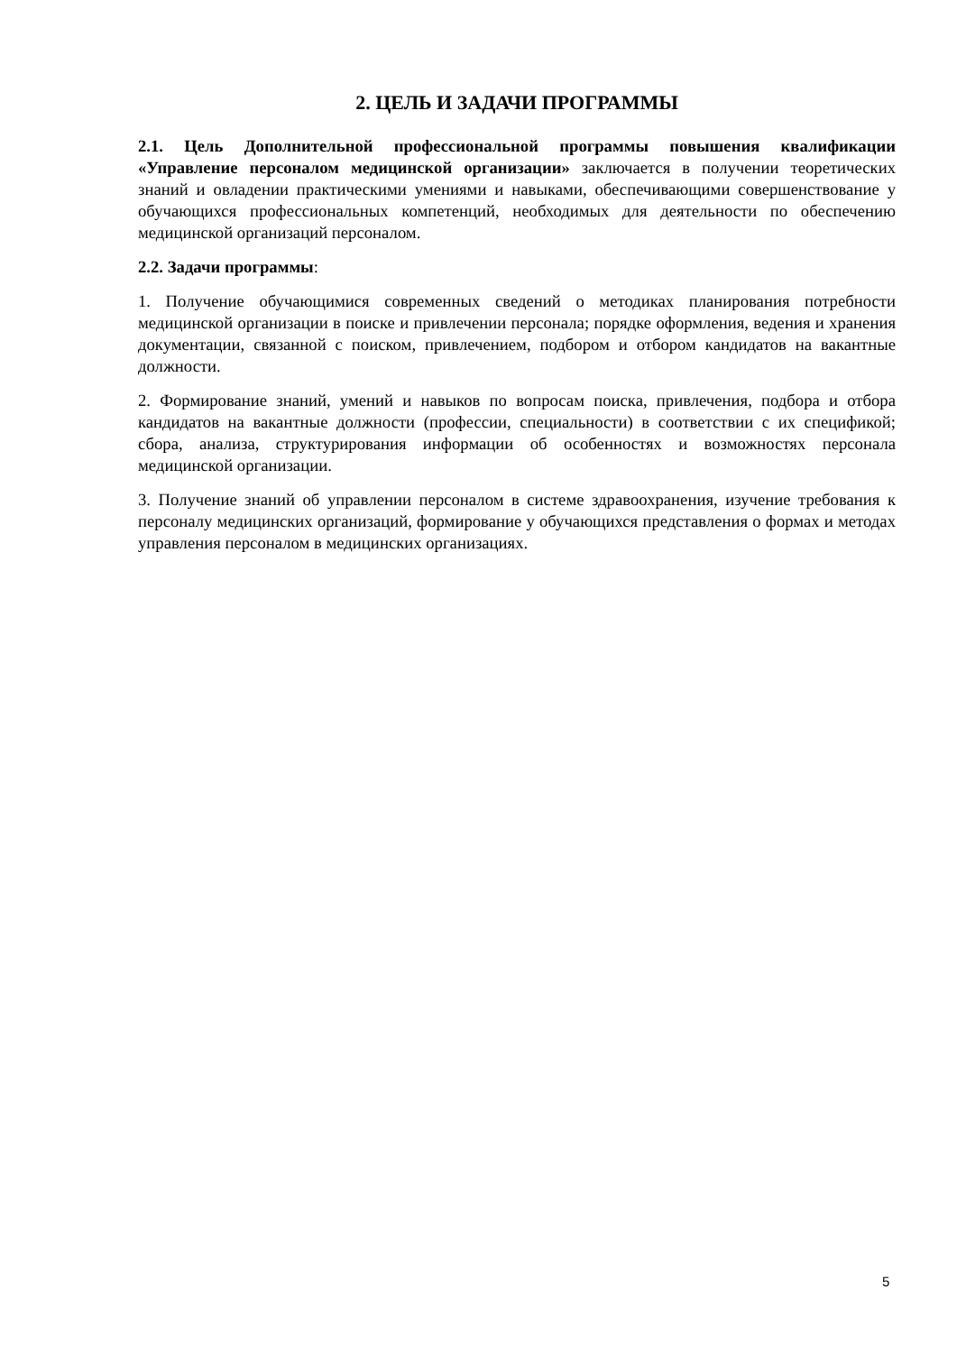2. ЦЕЛЬ И ЗАДАЧИ ПРОГРАММЫ
2.1. Цель Дополнительной профессиональной программы повышения квалификации «Управление персоналом медицинской организации» заключается в получении теоретических знаний и овладении практическими умениями и навыками, обеспечивающими совершенствование у обучающихся профессиональных компетенций, необходимых для деятельности по обеспечению медицинской организаций персоналом.
2.2. Задачи программы:
1. Получение обучающимися современных сведений о методиках планирования потребности медицинской организации в поиске и привлечении персонала; порядке оформления, ведения и хранения документации, связанной с поиском, привлечением, подбором и отбором кандидатов на вакантные должности.
2. Формирование знаний, умений и навыков по вопросам поиска, привлечения, подбора и отбора кандидатов на вакантные должности (профессии, специальности) в соответствии с их спецификой; сбора, анализа, структурирования информации об особенностях и возможностях персонала медицинской организации.
3. Получение знаний об управлении персоналом в системе здравоохранения, изучение требования к персоналу медицинских организаций, формирование у обучающихся представления о формах и методах управления персоналом в медицинских организациях.
5